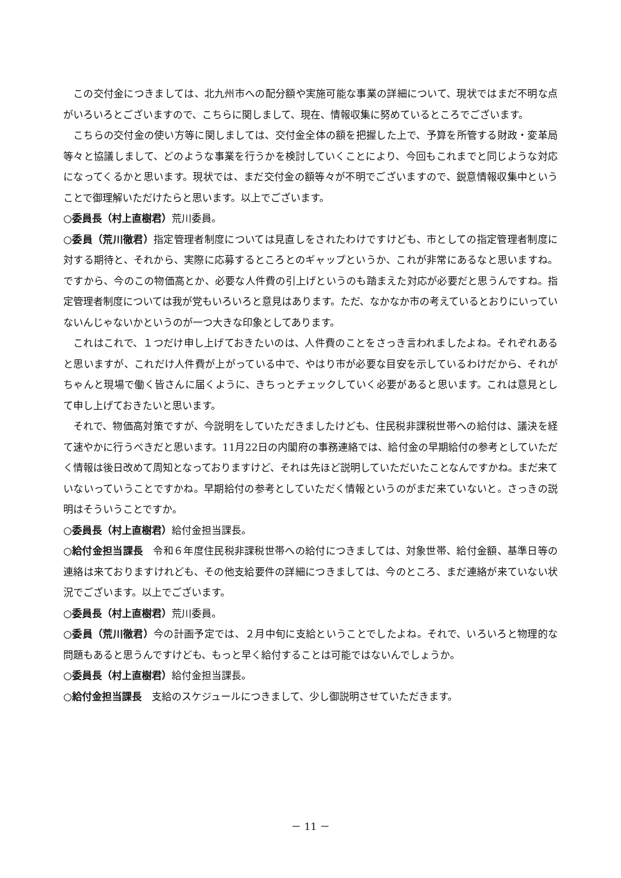この交付金につきましては、北九州市への配分額や実施可能な事業の詳細について、現状ではまだ不明な点がいろいろとございますので、こちらに関しまして、現在、情報収集に努めているところでございます。
こちらの交付金の使い方等に関しましては、交付金全体の額を把握した上で、予算を所管する財政・変革局等々と協議しまして、どのような事業を行うかを検討していくことにより、今回もこれまでと同じような対応になってくるかと思います。現状では、まだ交付金の額等々が不明でございますので、鋭意情報収集中ということで御理解いただけたらと思います。以上でございます。
○委員長（村上直樹君）荒川委員。
○委員（荒川徹君）指定管理者制度については見直しをされたわけですけども、市としての指定管理者制度に対する期待と、それから、実際に応募するところとのギャップというか、これが非常にあるなと思いますね。ですから、今のこの物価高とか、必要な人件費の引上げというのも踏まえた対応が必要だと思うんですね。指定管理者制度については我が党もいろいろと意見はあります。ただ、なかなか市の考えているとおりにいっていないんじゃないかというのが一つ大きな印象としてあります。
これはこれで、１つだけ申し上げておきたいのは、人件費のことをさっき言われましたよね。それぞれあると思いますが、これだけ人件費が上がっている中で、やはり市が必要な目安を示しているわけだから、それがちゃんと現場で働く皆さんに届くように、きちっとチェックしていく必要があると思います。これは意見として申し上げておきたいと思います。
それで、物価高対策ですが、今説明をしていただきましたけども、住民税非課税世帯への給付は、議決を経て速やかに行うべきだと思います。11月22日の内閣府の事務連絡では、給付金の早期給付の参考としていただく情報は後日改めて周知となっておりますけど、それは先ほど説明していただいたことなんですかね。まだ来ていないっていうことですかね。早期給付の参考としていただく情報というのがまだ来ていないと。さっきの説明はそういうことですか。
○委員長（村上直樹君）給付金担当課長。
○給付金担当課長　令和６年度住民税非課税世帯への給付につきましては、対象世帯、給付金額、基準日等の連絡は来ておりますけれども、その他支給要件の詳細につきましては、今のところ、まだ連絡が来ていない状況でございます。以上でございます。
○委員長（村上直樹君）荒川委員。
○委員（荒川徹君）今の計画予定では、２月中旬に支給ということでしたよね。それで、いろいろと物理的な問題もあると思うんですけども、もっと早く給付することは可能ではないんでしょうか。
○委員長（村上直樹君）給付金担当課長。
○給付金担当課長　支給のスケジュールにつきまして、少し御説明させていただきます。
－ 11 －